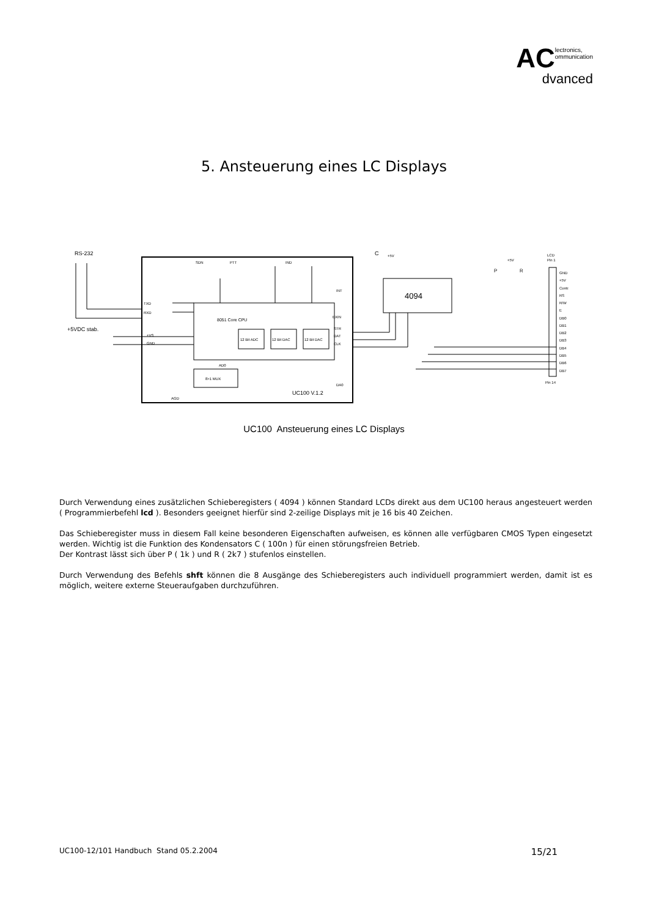AC lectronics,
ommunication
dvanced
5. Ansteuerung eines LC Displays
RS-232
8051 Core CPU
12 Bit ADC
12 Bit DAC
12 Bit DAC
8>1 MUX
UC100 V.1.2
TXD
RXD
+5VDC stab.
+VS
GND
SDN
PTT
IND
INT
EXIN
STR
DAT
CLK
AD0
DA0
AGD
4094
C
+5V
+5V
P
R
LCD
Pin 1
GND
+5V
Contr.
RS
R/W
E
DB0
DB1
DB2
DB3
DB4
DB5
DB6
DB7
Pin 14
UC100 Ansteuerung eines LC Displays
Durch Verwendung eines zusätzlichen Schieberegisters ( 4094 ) können Standard LCDs direkt aus dem UC100 heraus angesteuert werden ( Programmierbefehl lcd ). Besonders geeignet hierfür sind 2-zeilige Displays mit je 16 bis 40 Zeichen.
Das Schieberegister muss in diesem Fall keine besonderen Eigenschaften aufweisen, es können alle verfügbaren CMOS Typen eingesetzt werden. Wichtig ist die Funktion des Kondensators C ( 100n ) für einen störungsfreien Betrieb.
Der Kontrast lässt sich über P ( 1k ) und R ( 2k7 ) stufenlos einstellen.
Durch Verwendung des Befehls shft können die 8 Ausgänge des Schieberegisters auch individuell programmiert werden, damit ist es möglich, weitere externe Steueraufgaben durchzuführen.
UC100-12/101 Handbuch Stand 05.2.2004 15/21